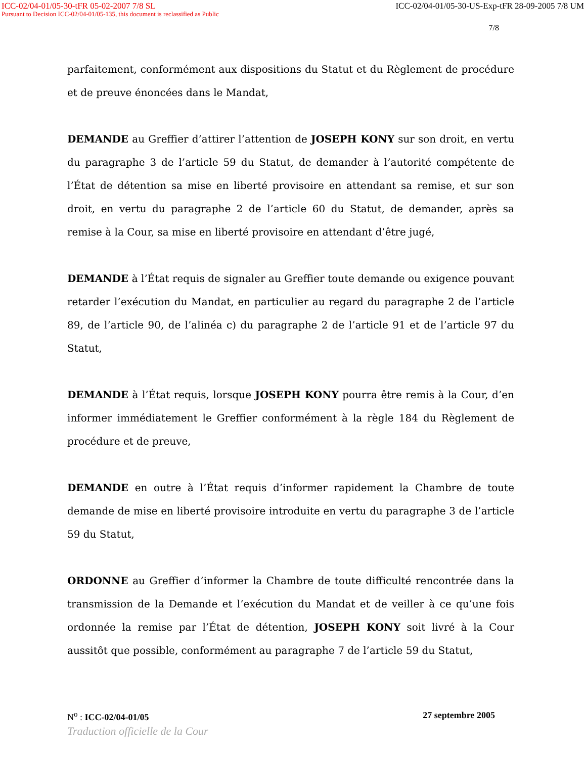ICC-02/04-01/05-30-tFR 05-02-2007 7/8 SL ICC-02/04-01/05-30-US-Exp-tFR 28-09-2005 7/8 UM
Pursuant to Decision ICC-02/04-01/05-135, this document is reclassified as Public
7/8
parfaitement, conformément aux dispositions du Statut et du Règlement de procédure et de preuve énoncées dans le Mandat,
DEMANDE au Greffier d’attirer l’attention de JOSEPH KONY sur son droit, en vertu du paragraphe 3 de l’article 59 du Statut, de demander à l’autorité compétente de l’État de détention sa mise en liberté provisoire en attendant sa remise, et sur son droit, en vertu du paragraphe 2 de l’article 60 du Statut, de demander, après sa remise à la Cour, sa mise en liberté provisoire en attendant d’être jugé,
DEMANDE à l’État requis de signaler au Greffier toute demande ou exigence pouvant retarder l’exécution du Mandat, en particulier au regard du paragraphe 2 de l’article 89, de l’article 90, de l’alinéa c) du paragraphe 2 de l’article 91 et de l’article 97 du Statut,
DEMANDE à l’État requis, lorsque JOSEPH KONY pourra être remis à la Cour, d’en informer immédiatement le Greffier conformément à la règle 184 du Règlement de procédure et de preuve,
DEMANDE en outre à l’État requis d’informer rapidement la Chambre de toute demande de mise en liberté provisoire introduite en vertu du paragraphe 3 de l’article 59 du Statut,
ORDONNE au Greffier d’informer la Chambre de toute difficulté rencontrée dans la transmission de la Demande et l’exécution du Mandat et de veiller à ce qu’une fois ordonnée la remise par l’État de détention, JOSEPH KONY soit livré à la Cour aussitôt que possible, conformément au paragraphe 7 de l’article 59 du Statut,
N<sup>o</sup> : ICC-02/04-01/05 27 septembre 2005
Traduction officielle de la Cour